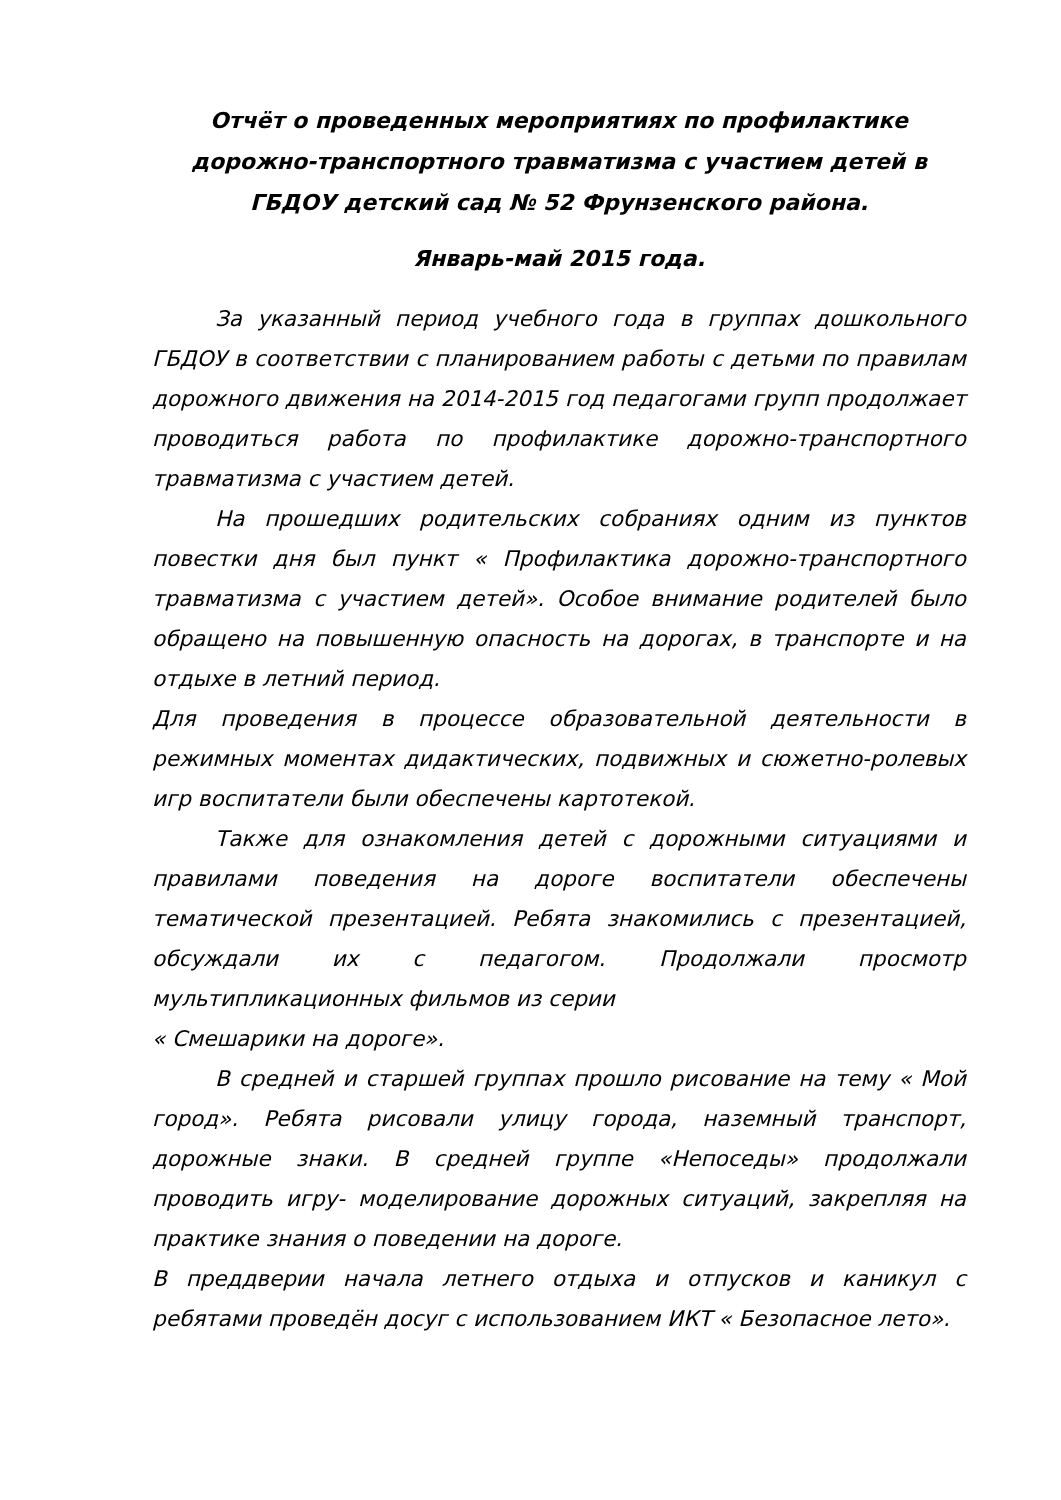Отчёт о проведенных мероприятиях по профилактике дорожно-транспортного травматизма с участием детей в ГБДОУ детский сад № 52 Фрунзенского района.
Январь-май 2015 года.
За указанный период учебного года в группах дошкольного ГБДОУ в соответствии с планированием работы с детьми по правилам дорожного движения на 2014-2015 год педагогами групп продолжает проводиться работа по профилактике дорожно-транспортного травматизма с участием детей.
На прошедших родительских собраниях одним из пунктов повестки дня был пункт « Профилактика дорожно-транспортного травматизма с участием детей». Особое внимание родителей было обращено на повышенную опасность на дорогах, в транспорте и на отдыхе в летний период.
Для проведения в процессе образовательной деятельности в режимных моментах дидактических, подвижных и сюжетно-ролевых игр воспитатели были обеспечены картотекой.
Также для ознакомления детей с дорожными ситуациями и правилами поведения на дороге воспитатели обеспечены тематической презентацией. Ребята знакомились с презентацией, обсуждали их с педагогом. Продолжали просмотр мультипликационных фильмов из серии
« Смешарики на дороге».
В средней и старшей группах прошло рисование на тему « Мой город». Ребята рисовали улицу города, наземный транспорт, дорожные знаки. В средней группе «Непоседы» продолжали проводить игру- моделирование дорожных ситуаций, закрепляя на практике знания о поведении на дороге.
В преддверии начала летнего отдыха и отпусков и каникул с ребятами проведён досуг с использованием ИКТ « Безопасное лето».